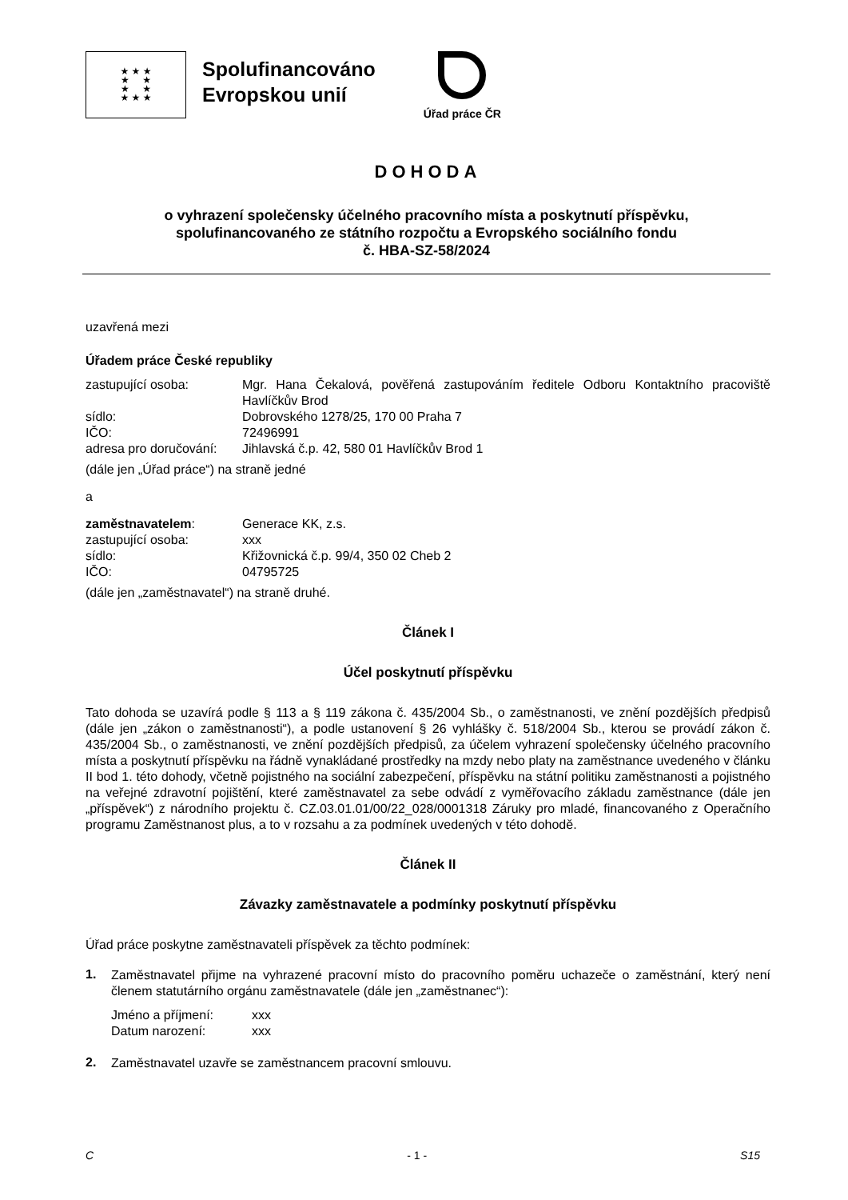★ ★ ★
★ ★
★ ★
★ ★ ★
Spolufinancováno
Evropskou unií
Úřad práce ČR
DOHODA
o vyhrazení společensky účelného pracovního místa a poskytnutí příspěvku,
spolufinancovaného ze státního rozpočtu a Evropského sociálního fondu
č. HBA-SZ-58/2024
uzavřená mezi
Úřadem práce České republiky
zastupující osoba: Mgr. Hana Čekalová, pověřená zastupováním ředitele Odboru Kontaktního pracoviště Havlíčkův Brod
sídlo: Dobrovského 1278/25, 170 00 Praha 7
IČO: 72496991
adresa pro doručování: Jihlavská č.p. 42, 580 01 Havlíčkův Brod 1
(dále jen „Úřad práce“) na straně jedné
a
zaměstnavatelem: Generace KK, z.s.
zastupující osoba: xxx
sídlo: Křižovnická č.p. 99/4, 350 02 Cheb 2
IČO: 04795725
(dále jen „zaměstnavatel“) na straně druhé.
Článek I
Účel poskytnutí příspěvku
Tato dohoda se uzavírá podle § 113 a § 119 zákona č. 435/2004 Sb., o zaměstnanosti, ve znění pozdějších předpisů (dále jen „zákon o zaměstnanosti“), a podle ustanovení § 26 vyhlášky č. 518/2004 Sb., kterou se provádí zákon č. 435/2004 Sb., o zaměstnanosti, ve znění pozdějších předpisů, za účelem vyhrazení společensky účelného pracovního místa a poskytnutí příspěvku na řádně vynakládané prostředky na mzdy nebo platy na zaměstnance uvedeného v článku II bod 1. této dohody, včetně pojistného na sociální zabezpečení, příspěvku na státní politiku zaměstnanosti a pojistného na veřejné zdravotní pojištění, které zaměstnavatel za sebe odvádí z vyměřovacího základu zaměstnance (dále jen „příspěvek“) z národního projektu č. CZ.03.01.01/00/22_028/0001318 Záruky pro mladé, financovaného z Operačního programu Zaměstnanost plus, a to v rozsahu a za podmínek uvedených v této dohodě.
Článek II
Závazky zaměstnavatele a podmínky poskytnutí příspěvku
Úřad práce poskytne zaměstnavateli příspěvek za těchto podmínek:
1.
Zaměstnavatel přijme na vyhrazené pracovní místo do pracovního poměru uchazeče o zaměstnání, který není členem statutárního orgánu zaměstnavatele (dále jen „zaměstnanec“):
Jméno a příjmení: xxx
Datum narození: xxx
2.
Zaměstnavatel uzavře se zaměstnancem pracovní smlouvu.
C - 1 - S15